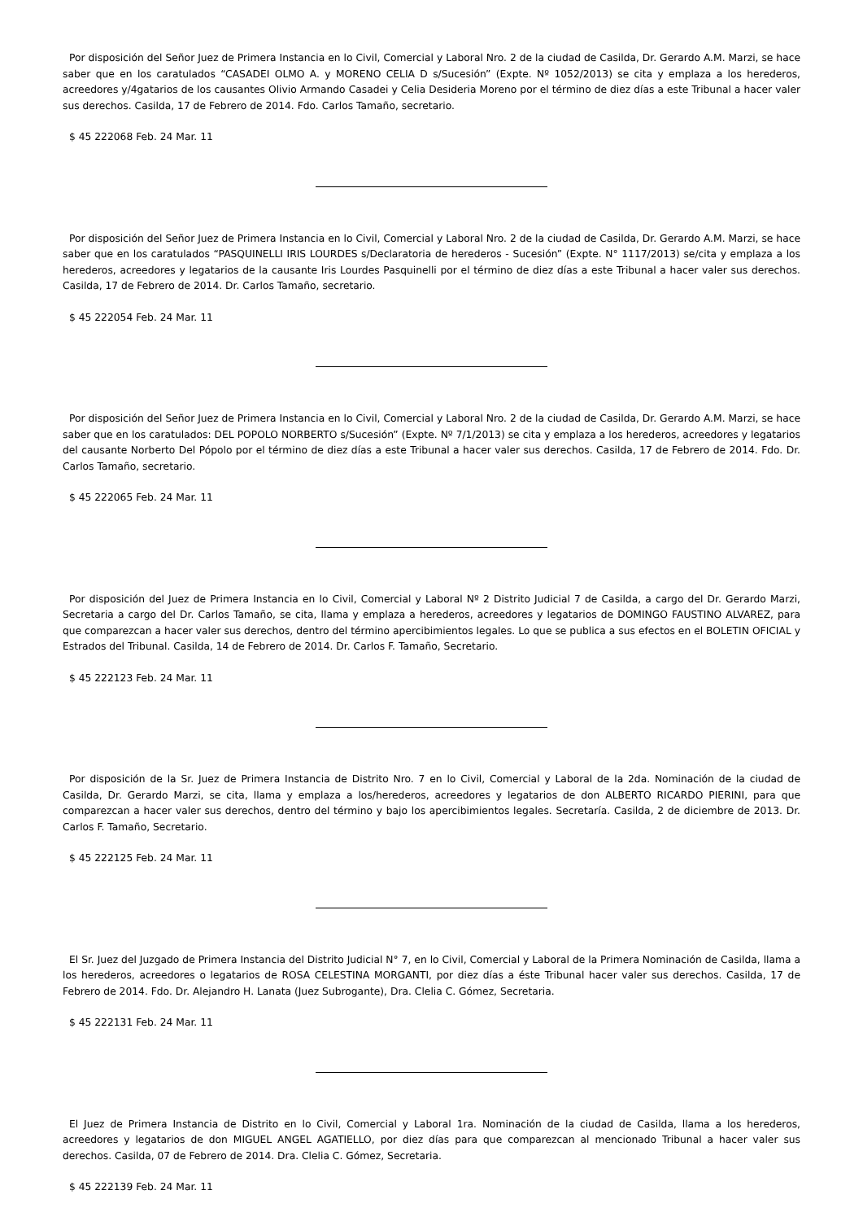Por disposición del Señor Juez de Primera Instancia en lo Civil, Comercial y Laboral Nro. 2 de la ciudad de Casilda, Dr. Gerardo A.M. Marzi, se hace saber que en los caratulados “CASADEI OLMO A. y MORENO CELIA D s/Sucesión” (Expte. Nº 1052/2013) se cita y emplaza a los herederos, acreedores y/4gatarios de los causantes Olivio Armando Casadei y Celia Desideria Moreno por el término de diez días a este Tribunal a hacer valer sus derechos. Casilda, 17 de Febrero de 2014. Fdo. Carlos Tamaño, secretario.
$ 45 222068 Feb. 24 Mar. 11
Por disposición del Señor Juez de Primera Instancia en lo Civil, Comercial y Laboral Nro. 2 de la ciudad de Casilda, Dr. Gerardo A.M. Marzi, se hace saber que en los caratulados “PASQUINELLI IRIS LOURDES s/Declaratoria de herederos - Sucesión” (Expte. N° 1117/2013) se/cita y emplaza a los herederos, acreedores y legatarios de la causante Iris Lourdes Pasquinelli por el término de diez días a este Tribunal a hacer valer sus derechos. Casilda, 17 de Febrero de 2014. Dr. Carlos Tamaño, secretario.
$ 45 222054 Feb. 24 Mar. 11
Por disposición del Señor Juez de Primera Instancia en lo Civil, Comercial y Laboral Nro. 2 de la ciudad de Casilda, Dr. Gerardo A.M. Marzi, se hace saber que en los caratulados: DEL POPOLO NORBERTO s/Sucesión” (Expte. Nº 7/1/2013) se cita y emplaza a los herederos, acreedores y legatarios del causante Norberto Del Pópolo por el término de diez días a este Tribunal a hacer valer sus derechos. Casilda, 17 de Febrero de 2014. Fdo. Dr. Carlos Tamaño, secretario.
$ 45 222065 Feb. 24 Mar. 11
Por disposición del Juez de Primera Instancia en lo Civil, Comercial y Laboral Nº 2 Distrito Judicial 7 de Casilda, a cargo del Dr. Gerardo Marzi, Secretaria a cargo del Dr. Carlos Tamaño, se cita, llama y emplaza a herederos, acreedores y legatarios de DOMINGO FAUSTINO ALVAREZ, para que comparezcan a hacer valer sus derechos, dentro del término apercibimientos legales. Lo que se publica a sus efectos en el BOLETIN OFICIAL y Estrados del Tribunal. Casilda, 14 de Febrero de 2014. Dr. Carlos F. Tamaño, Secretario.
$ 45 222123 Feb. 24 Mar. 11
Por disposición de la Sr. Juez de Primera Instancia de Distrito Nro. 7 en lo Civil, Comercial y Laboral de la 2da. Nominación de la ciudad de Casilda, Dr. Gerardo Marzi, se cita, llama y emplaza a los/herederos, acreedores y legatarios de don ALBERTO RICARDO PIERINI, para que comparezcan a hacer valer sus derechos, dentro del término y bajo los apercibimientos legales. Secretaría. Casilda, 2 de diciembre de 2013. Dr. Carlos F. Tamaño, Secretario.
$ 45 222125 Feb. 24 Mar. 11
El Sr. Juez del Juzgado de Primera Instancia del Distrito Judicial N° 7, en lo Civil, Comercial y Laboral de la Primera Nominación de Casilda, llama a los herederos, acreedores o legatarios de ROSA CELESTINA MORGANTI, por diez días a éste Tribunal hacer valer sus derechos. Casilda, 17 de Febrero de 2014. Fdo. Dr. Alejandro H. Lanata (Juez Subrogante), Dra. Clelia C. Gómez, Secretaria.
$ 45 222131 Feb. 24 Mar. 11
El Juez de Primera Instancia de Distrito en lo Civil, Comercial y Laboral 1ra. Nominación de la ciudad de Casilda, llama a los herederos, acreedores y legatarios de don MIGUEL ANGEL AGATIELLO, por diez días para que comparezcan al mencionado Tribunal a hacer valer sus derechos. Casilda, 07 de Febrero de 2014. Dra. Clelia C. Gómez, Secretaria.
$ 45 222139 Feb. 24 Mar. 11